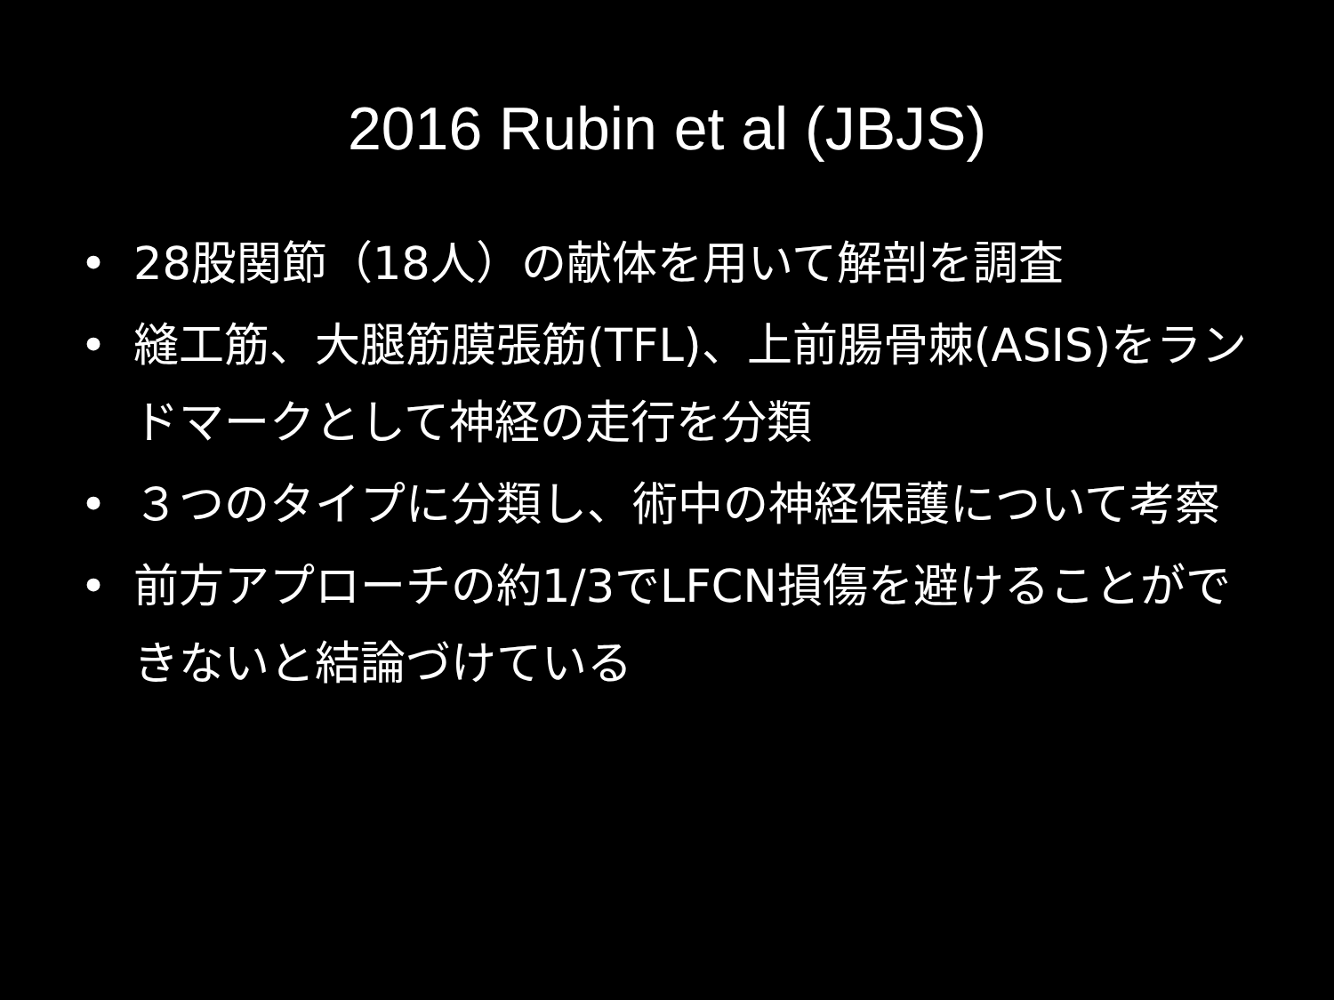2016 Rubin et al (JBJS)
• 28股関節（18人）の献体を用いて解剖を調査
• 縫工筋、大腿筋膜張筋(TFL)、上前腸骨棘(ASIS)をランドマークとして神経の走行を分類
• ３つのタイプに分類し、術中の神経保護について考察
• 前方アプローチの約1/3でLFCN損傷を避けることができないと結論づけている